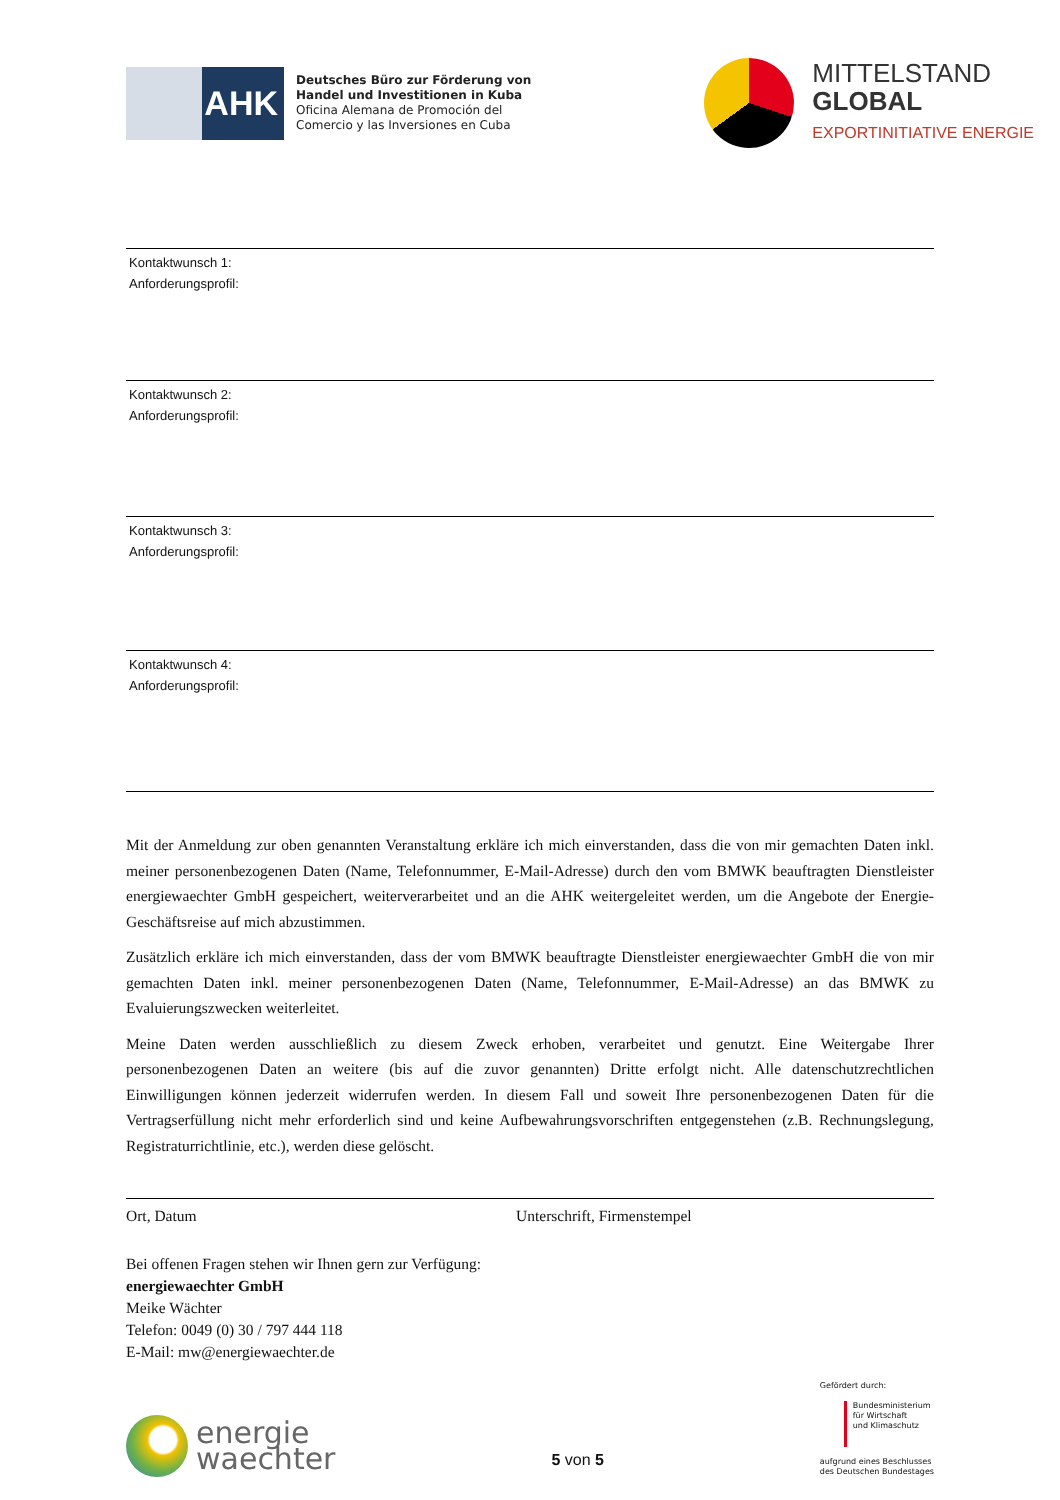AHK
Deutsches Büro zur Förderung von
Handel und Investitionen in Kuba
Oficina Alemana de Promoción del
Comercio y las Inversiones en Cuba
MITTELSTAND
GLOBAL
EXPORTINITIATIVE ENERGIE
Kontaktwunsch 1:
Anforderungsprofil:
Kontaktwunsch 2:
Anforderungsprofil:
Kontaktwunsch 3:
Anforderungsprofil:
Kontaktwunsch 4:
Anforderungsprofil:
Mit der Anmeldung zur oben genannten Veranstaltung erkläre ich mich einverstanden, dass die von mir gemachten Daten inkl. meiner personenbezogenen Daten (Name, Telefonnummer, E-Mail-Adresse) durch den vom BMWK beauftragten Dienstleister energiewaechter GmbH gespeichert, weiterverarbeitet und an die AHK weitergeleitet werden, um die Angebote der Energie-Geschäftsreise auf mich abzustimmen.
Zusätzlich erkläre ich mich einverstanden, dass der vom BMWK beauftragte Dienstleister energiewaechter GmbH die von mir gemachten Daten inkl. meiner personenbezogenen Daten (Name, Telefonnummer, E-Mail-Adresse) an das BMWK zu Evaluierungszwecken weiterleitet.
Meine Daten werden ausschließlich zu diesem Zweck erhoben, verarbeitet und genutzt. Eine Weitergabe Ihrer personenbezogenen Daten an weitere (bis auf die zuvor genannten) Dritte erfolgt nicht. Alle datenschutzrechtlichen Einwilligungen können jederzeit widerrufen werden. In diesem Fall und soweit Ihre personenbezogenen Daten für die Vertragserfüllung nicht mehr erforderlich sind und keine Aufbewahrungsvorschriften entgegenstehen (z.B. Rechnungslegung, Registraturrichtlinie, etc.), werden diese gelöscht.
Ort, Datum Unterschrift, Firmenstempel
Bei offenen Fragen stehen wir Ihnen gern zur Verfügung:
energiewaechter GmbH
Meike Wächter
Telefon: 0049 (0) 30 / 797 444 118
E-Mail: mw@energiewaechter.de
energie
waechter
5 von 5
Gefördert durch:
Bundesministerium
für Wirtschaft
und Klimaschutz
aufgrund eines Beschlusses
des Deutschen Bundestages